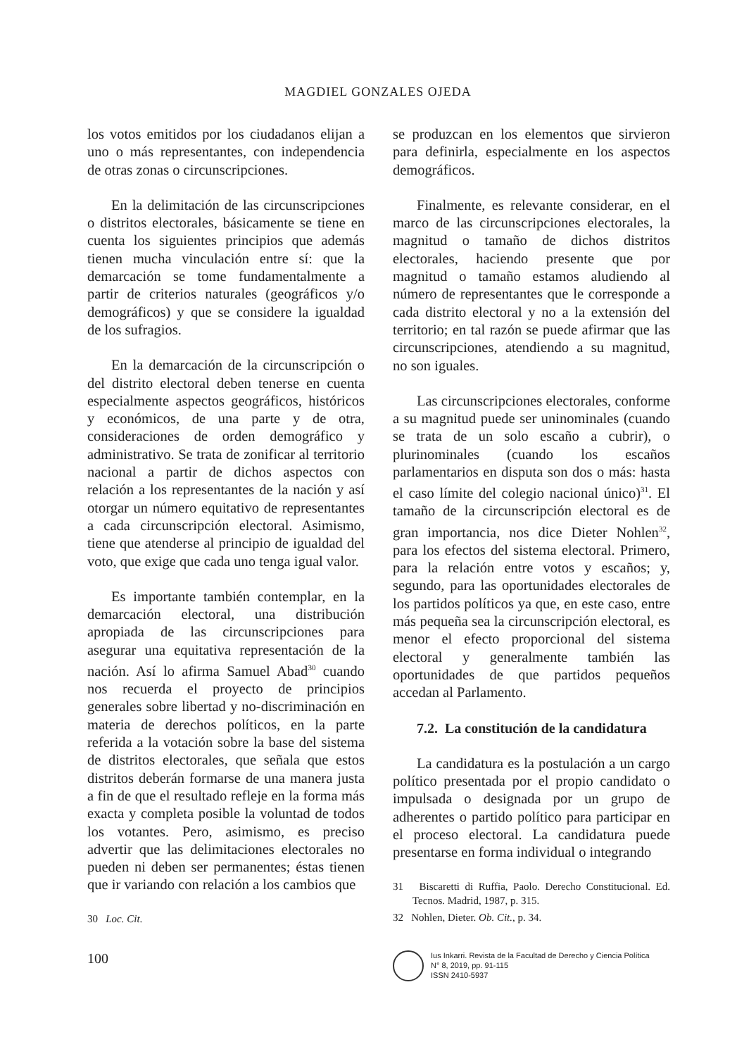MAGDIEL GONZALES OJEDA
los votos emitidos por los ciudadanos elijan a uno o más representantes, con independencia de otras zonas o circunscripciones.
En la delimitación de las circunscripciones o distritos electorales, básicamente se tiene en cuenta los siguientes principios que además tienen mucha vinculación entre sí: que la demarcación se tome fundamentalmente a partir de criterios naturales (geográficos y/o demográficos) y que se considere la igualdad de los sufragios.
En la demarcación de la circunscripción o del distrito electoral deben tenerse en cuenta especialmente aspectos geográficos, históricos y económicos, de una parte y de otra, consideraciones de orden demográfico y administrativo. Se trata de zonificar al territorio nacional a partir de dichos aspectos con relación a los representantes de la nación y así otorgar un número equitativo de representantes a cada circunscripción electoral. Asimismo, tiene que atenderse al principio de igualdad del voto, que exige que cada uno tenga igual valor.
Es importante también contemplar, en la demarcación electoral, una distribución apropiada de las circunscripciones para asegurar una equitativa representación de la nación. Así lo afirma Samuel Abad<sup>30</sup> cuando nos recuerda el proyecto de principios generales sobre libertad y no-discriminación en materia de derechos políticos, en la parte referida a la votación sobre la base del sistema de distritos electorales, que señala que estos distritos deberán formarse de una manera justa a fin de que el resultado refleje en la forma más exacta y completa posible la voluntad de todos los votantes. Pero, asimismo, es preciso advertir que las delimitaciones electorales no pueden ni deben ser permanentes; éstas tienen que ir variando con relación a los cambios que
30 Loc. Cit.
se produzcan en los elementos que sirvieron para definirla, especialmente en los aspectos demográficos.
Finalmente, es relevante considerar, en el marco de las circunscripciones electorales, la magnitud o tamaño de dichos distritos electorales, haciendo presente que por magnitud o tamaño estamos aludiendo al número de representantes que le corresponde a cada distrito electoral y no a la extensión del territorio; en tal razón se puede afirmar que las circunscripciones, atendiendo a su magnitud, no son iguales.
Las circunscripciones electorales, conforme a su magnitud puede ser uninominales (cuando se trata de un solo escaño a cubrir), o plurinominales (cuando los escaños parlamentarios en disputa son dos o más: hasta el caso límite del colegio nacional único)<sup>31</sup>. El tamaño de la circunscripción electoral es de gran importancia, nos dice Dieter Nohlen<sup>32</sup>, para los efectos del sistema electoral. Primero, para la relación entre votos y escaños; y, segundo, para las oportunidades electorales de los partidos políticos ya que, en este caso, entre más pequeña sea la circunscripción electoral, es menor el efecto proporcional del sistema electoral y generalmente también las oportunidades de que partidos pequeños accedan al Parlamento.
7.2. La constitución de la candidatura
La candidatura es la postulación a un cargo político presentada por el propio candidato o impulsada o designada por un grupo de adherentes o partido político para participar en el proceso electoral. La candidatura puede presentarse en forma individual o integrando
31 Biscaretti di Ruffia, Paolo. Derecho Constitucional. Ed. Tecnos. Madrid, 1987, p. 315.
32 Nohlen, Dieter. Ob. Cit., p. 34.
100
Ius Inkarri. Revista de la Facultad de Derecho y Ciencia Política
N° 8, 2019, pp. 91-115
ISSN 2410-5937